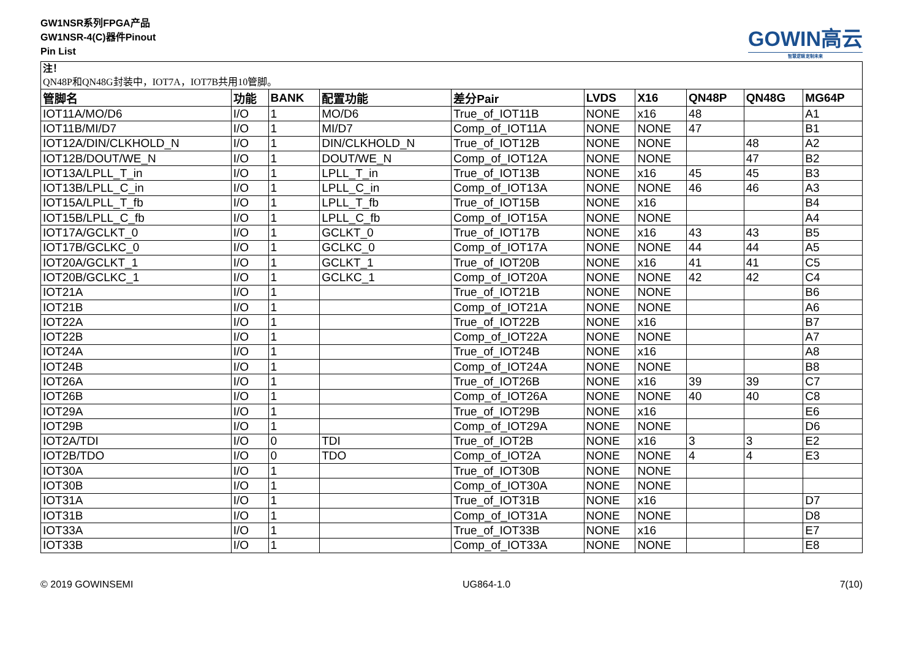GW1NSR系列FPGA产品
GW1NSR-4(C)器件Pinout
Pin List
GOWIN高云
智慧逻辑 定制未来
| 注！ QN48P和QN48G封装中，IOT7A，IOT7B共用10管脚。 | | | | | | | | | |
| 管脚名 | 功能 | BANK | 配置功能 | 差分Pair | LVDS | X16 | QN48P | QN48G | MG64P |
| IOT11A/MO/D6 | I/O | 1 | MO/D6 | True_of_IOT11B | NONE | x16 | 48 | | A1 |
| IOT11B/MI/D7 | I/O | 1 | MI/D7 | Comp_of_IOT11A | NONE | NONE | 47 | | B1 |
| IOT12A/DIN/CLKHOLD_N | I/O | 1 | DIN/CLKHOLD_N | True_of_IOT12B | NONE | NONE | | 48 | A2 |
| IOT12B/DOUT/WE_N | I/O | 1 | DOUT/WE_N | Comp_of_IOT12A | NONE | NONE | | 47 | B2 |
| IOT13A/LPLL_T_in | I/O | 1 | LPLL_T_in | True_of_IOT13B | NONE | x16 | 45 | 45 | B3 |
| IOT13B/LPLL_C_in | I/O | 1 | LPLL_C_in | Comp_of_IOT13A | NONE | NONE | 46 | 46 | A3 |
| IOT15A/LPLL_T_fb | I/O | 1 | LPLL_T_fb | True_of_IOT15B | NONE | x16 | | | B4 |
| IOT15B/LPLL_C_fb | I/O | 1 | LPLL_C_fb | Comp_of_IOT15A | NONE | NONE | | | A4 |
| IOT17A/GCLKT_0 | I/O | 1 | GCLKT_0 | True_of_IOT17B | NONE | x16 | 43 | 43 | B5 |
| IOT17B/GCLKC_0 | I/O | 1 | GCLKC_0 | Comp_of_IOT17A | NONE | NONE | 44 | 44 | A5 |
| IOT20A/GCLKT_1 | I/O | 1 | GCLKT_1 | True_of_IOT20B | NONE | x16 | 41 | 41 | C5 |
| IOT20B/GCLKC_1 | I/O | 1 | GCLKC_1 | Comp_of_IOT20A | NONE | NONE | 42 | 42 | C4 |
| IOT21A | I/O | 1 | | True_of_IOT21B | NONE | NONE | | | B6 |
| IOT21B | I/O | 1 | | Comp_of_IOT21A | NONE | NONE | | | A6 |
| IOT22A | I/O | 1 | | True_of_IOT22B | NONE | x16 | | | B7 |
| IOT22B | I/O | 1 | | Comp_of_IOT22A | NONE | NONE | | | A7 |
| IOT24A | I/O | 1 | | True_of_IOT24B | NONE | x16 | | | A8 |
| IOT24B | I/O | 1 | | Comp_of_IOT24A | NONE | NONE | | | B8 |
| IOT26A | I/O | 1 | | True_of_IOT26B | NONE | x16 | 39 | 39 | C7 |
| IOT26B | I/O | 1 | | Comp_of_IOT26A | NONE | NONE | 40 | 40 | C8 |
| IOT29A | I/O | 1 | | True_of_IOT29B | NONE | x16 | | | E6 |
| IOT29B | I/O | 1 | | Comp_of_IOT29A | NONE | NONE | | | D6 |
| IOT2A/TDI | I/O | 0 | TDI | True_of_IOT2B | NONE | x16 | 3 | 3 | E2 |
| IOT2B/TDO | I/O | 0 | TDO | Comp_of_IOT2A | NONE | NONE | 4 | 4 | E3 |
| IOT30A | I/O | 1 | | True_of_IOT30B | NONE | NONE | | | |
| IOT30B | I/O | 1 | | Comp_of_IOT30A | NONE | NONE | | | |
| IOT31A | I/O | 1 | | True_of_IOT31B | NONE | x16 | | | D7 |
| IOT31B | I/O | 1 | | Comp_of_IOT31A | NONE | NONE | | | D8 |
| IOT33A | I/O | 1 | | True_of_IOT33B | NONE | x16 | | | E7 |
| IOT33B | I/O | 1 | | Comp_of_IOT33A | NONE | NONE | | | E8 |
© 2019 GOWINSEMI UG864-1.0 7(10)